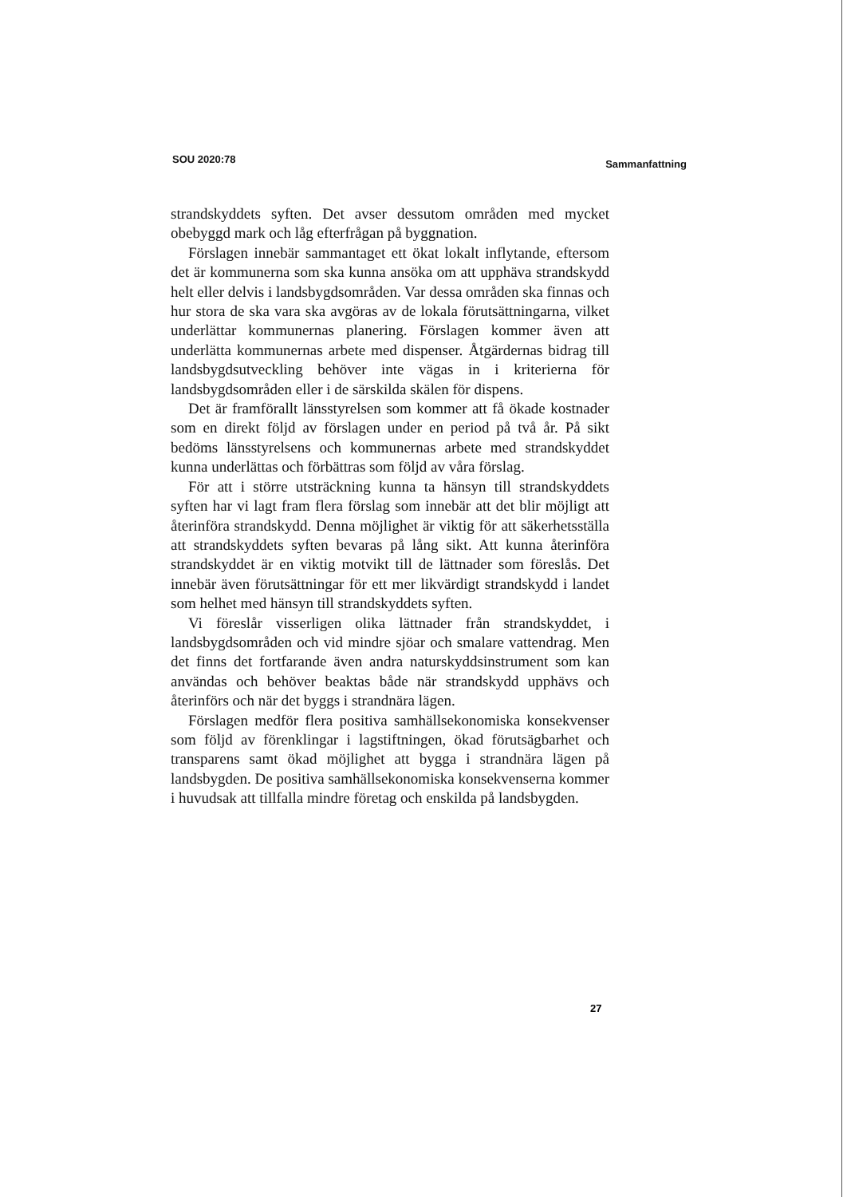SOU 2020:78 Sammanfattning
strandskyddets syften. Det avser dessutom områden med mycket obebyggd mark och låg efterfrågan på byggnation.
Förslagen innebär sammantaget ett ökat lokalt inflytande, eftersom det är kommunerna som ska kunna ansöka om att upphäva strandskydd helt eller delvis i landsbygdsområden. Var dessa områden ska finnas och hur stora de ska vara ska avgöras av de lokala förutsättningarna, vilket underlättar kommunernas planering. Förslagen kommer även att underlätta kommunernas arbete med dispenser. Åtgärdernas bidrag till landsbygdsutveckling behöver inte vägas in i kriterierna för landsbygdsområden eller i de särskilda skälen för dispens.
Det är framförallt länsstyrelsen som kommer att få ökade kostnader som en direkt följd av förslagen under en period på två år. På sikt bedöms länsstyrelsens och kommunernas arbete med strandskyddet kunna underlättas och förbättras som följd av våra förslag.
För att i större utsträckning kunna ta hänsyn till strandskyddets syften har vi lagt fram flera förslag som innebär att det blir möjligt att återinföra strandskydd. Denna möjlighet är viktig för att säkerhetsställa att strandskyddets syften bevaras på lång sikt. Att kunna återinföra strandskyddet är en viktig motvikt till de lättnader som föreslås. Det innebär även förutsättningar för ett mer likvärdigt strandskydd i landet som helhet med hänsyn till strandskyddets syften.
Vi föreslår visserligen olika lättnader från strandskyddet, i landsbygdsområden och vid mindre sjöar och smalare vattendrag. Men det finns det fortfarande även andra naturskyddsinstrument som kan användas och behöver beaktas både när strandskydd upphävs och återinförs och när det byggs i strandnära lägen.
Förslagen medför flera positiva samhällsekonomiska konsekvenser som följd av förenklingar i lagstiftningen, ökad förutsägbarhet och transparens samt ökad möjlighet att bygga i strandnära lägen på landsbygden. De positiva samhällsekonomiska konsekvenserna kommer i huvudsak att tillfalla mindre företag och enskilda på landsbygden.
27